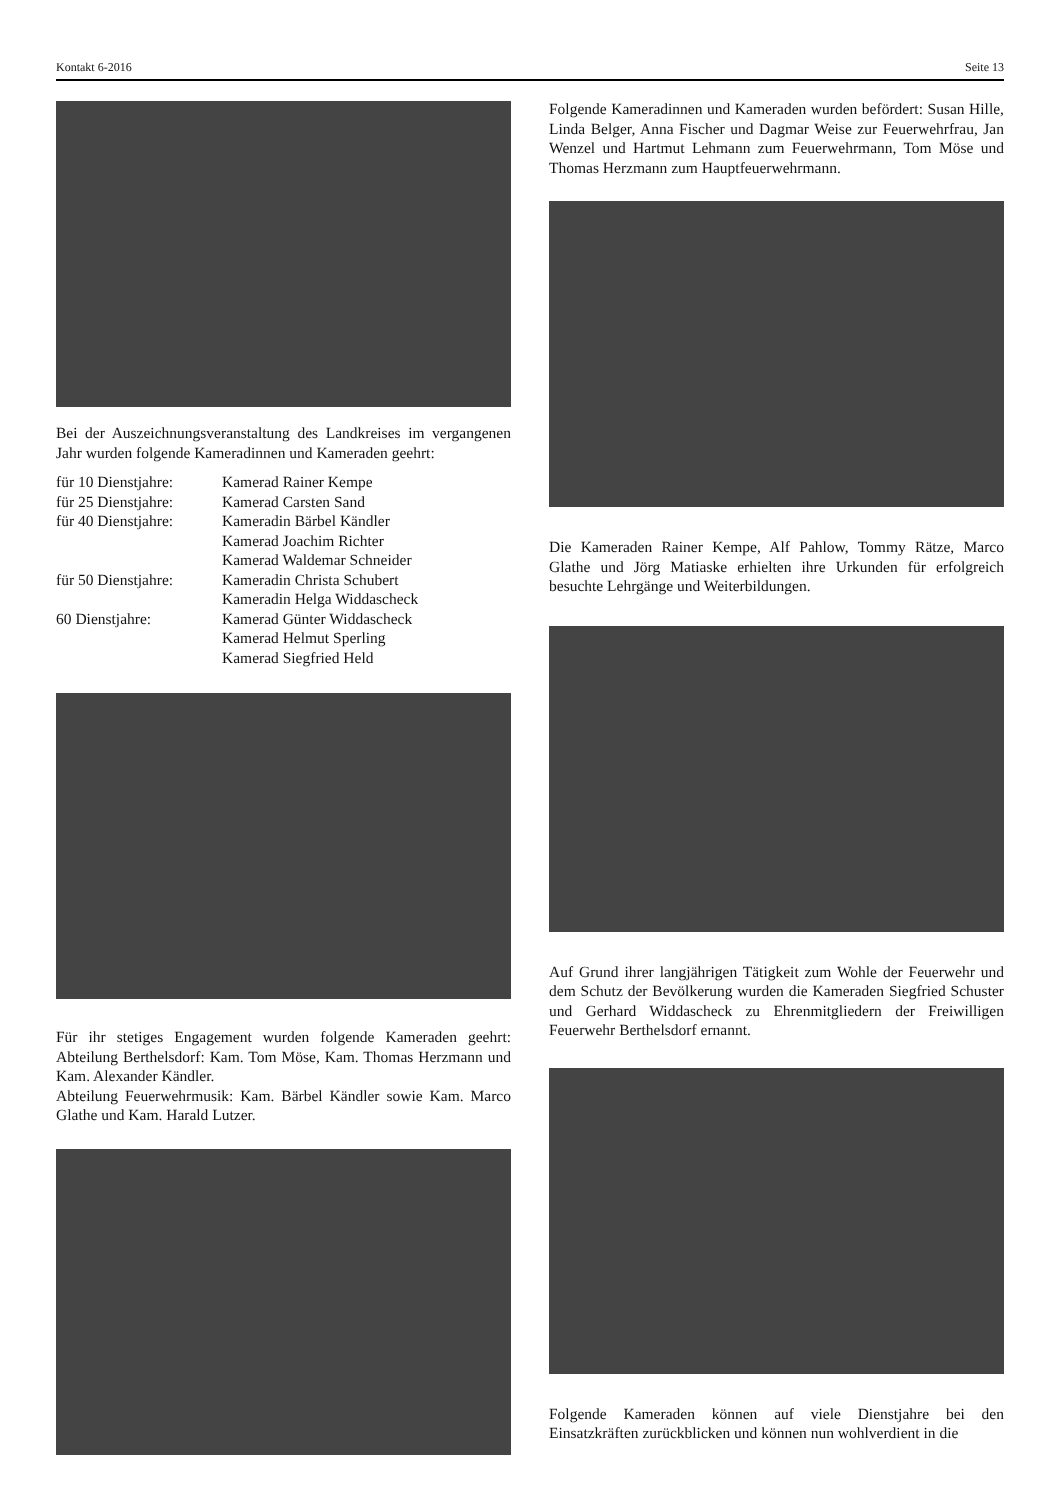Kontakt 6-2016 Seite 13
Bei der Auszeichnungsveranstaltung des Landkreises im vergangenen Jahr wurden folgende Kameradinnen und Kameraden geehrt:
| für 10 Dienstjahre: | Kamerad Rainer Kempe |
| für 25 Dienstjahre: | Kamerad Carsten Sand |
| für 40 Dienstjahre: | Kameradin Bärbel Kändler Kamerad Joachim Richter Kamerad Waldemar Schneider |
| für 50 Dienstjahre: | Kameradin Christa Schubert Kameradin Helga Widdascheck |
| 60 Dienstjahre: | Kamerad Günter Widdascheck Kamerad Helmut Sperling Kamerad Siegfried Held |
Für ihr stetiges Engagement wurden folgende Kameraden geehrt: Abteilung Berthelsdorf: Kam. Tom Möse, Kam. Thomas Herzmann und Kam. Alexander Kändler.
Abteilung Feuerwehrmusik: Kam. Bärbel Kändler sowie Kam. Marco Glathe und Kam. Harald Lutzer.
Folgende Kameradinnen und Kameraden wurden befördert: Susan Hille, Linda Belger, Anna Fischer und Dagmar Weise zur Feuerwehrfrau, Jan Wenzel und Hartmut Lehmann zum Feuerwehrmann, Tom Möse und Thomas Herzmann zum Hauptfeuerwehrmann.
Die Kameraden Rainer Kempe, Alf Pahlow, Tommy Rätze, Marco Glathe und Jörg Matiaske erhielten ihre Urkunden für erfolgreich besuchte Lehrgänge und Weiterbildungen.
Auf Grund ihrer langjährigen Tätigkeit zum Wohle der Feuerwehr und dem Schutz der Bevölkerung wurden die Kameraden Siegfried Schuster und Gerhard Widdascheck zu Ehrenmitgliedern der Freiwilligen Feuerwehr Berthelsdorf ernannt.
Folgende Kameraden können auf viele Dienstjahre bei den Einsatzkräften zurückblicken und können nun wohlverdient in die